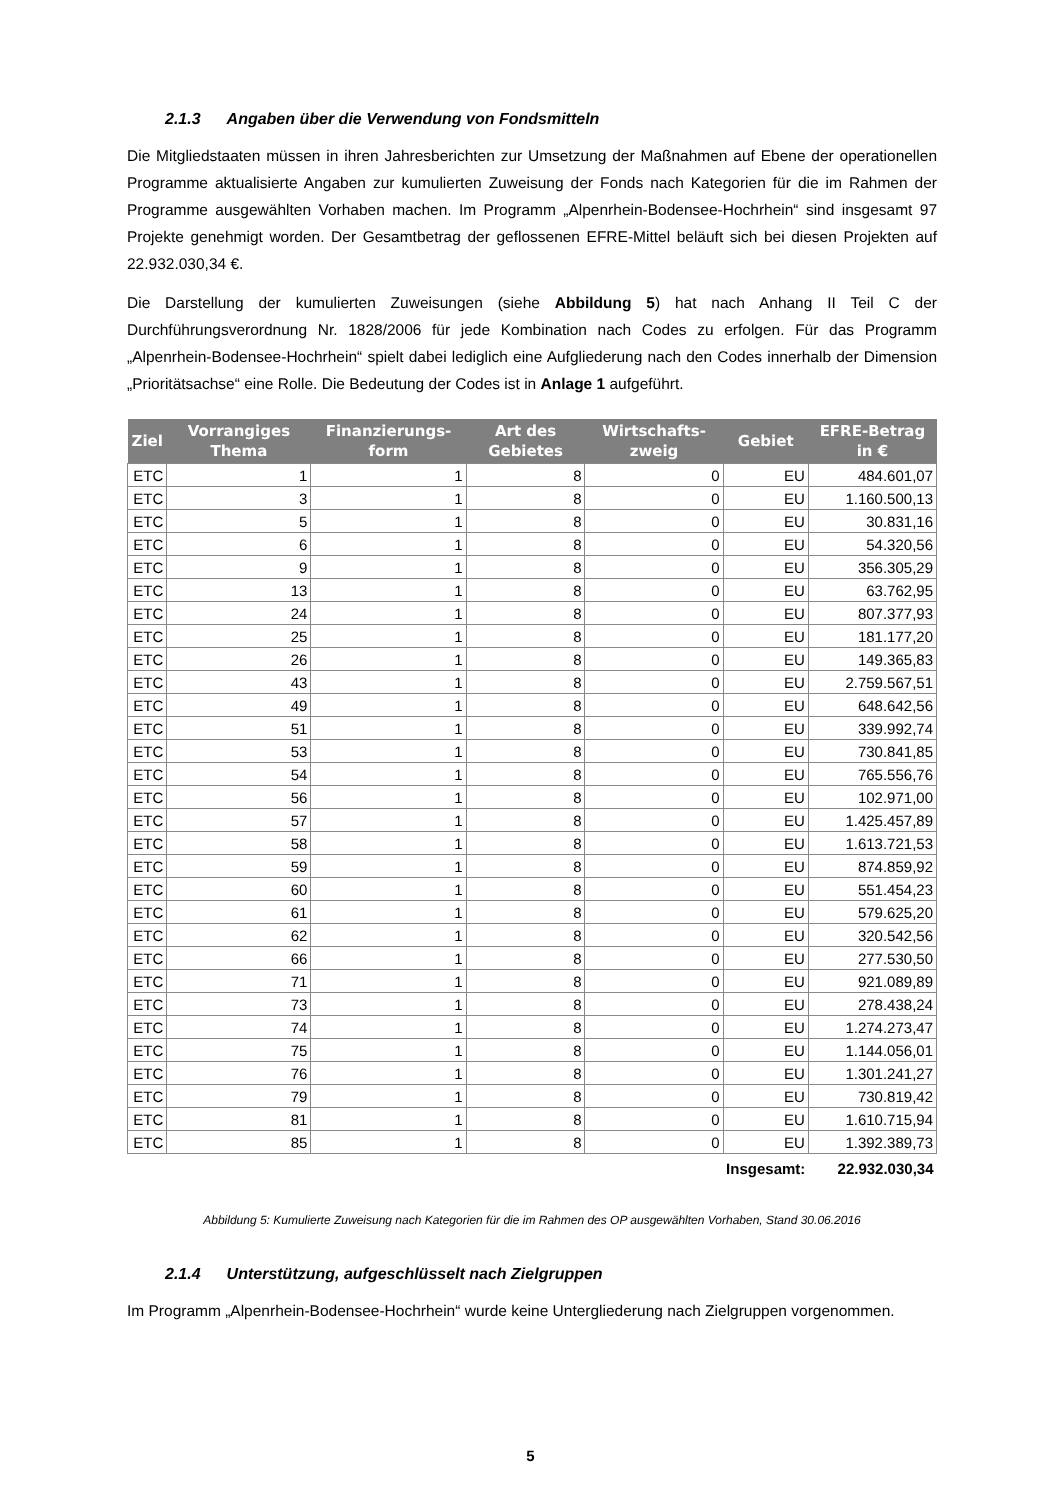2.1.3 Angaben über die Verwendung von Fondsmitteln
Die Mitgliedstaaten müssen in ihren Jahresberichten zur Umsetzung der Maßnahmen auf Ebene der operationellen Programme aktualisierte Angaben zur kumulierten Zuweisung der Fonds nach Kategorien für die im Rahmen der Programme ausgewählten Vorhaben machen. Im Programm „Alpenrhein-Bodensee-Hochrhein“ sind insgesamt 97 Projekte genehmigt worden. Der Gesamtbetrag der geflossenen EFRE-Mittel beläuft sich bei diesen Projekten auf 22.932.030,34 €.
Die Darstellung der kumulierten Zuweisungen (siehe Abbildung 5) hat nach Anhang II Teil C der Durchführungsverordnung Nr. 1828/2006 für jede Kombination nach Codes zu erfolgen. Für das Programm „Alpenrhein-Bodensee-Hochrhein“ spielt dabei lediglich eine Aufgliederung nach den Codes innerhalb der Dimension „Prioritätsachse“ eine Rolle. Die Bedeutung der Codes ist in Anlage 1 aufgeführt.
| Ziel | Vorrangiges Thema | Finanzierungs-form | Art des Gebietes | Wirtschafts-zweig | Gebiet | EFRE-Betrag in € |
| --- | --- | --- | --- | --- | --- | --- |
| ETC | 1 | 1 | 8 | 0 | EU | 484.601,07 |
| ETC | 3 | 1 | 8 | 0 | EU | 1.160.500,13 |
| ETC | 5 | 1 | 8 | 0 | EU | 30.831,16 |
| ETC | 6 | 1 | 8 | 0 | EU | 54.320,56 |
| ETC | 9 | 1 | 8 | 0 | EU | 356.305,29 |
| ETC | 13 | 1 | 8 | 0 | EU | 63.762,95 |
| ETC | 24 | 1 | 8 | 0 | EU | 807.377,93 |
| ETC | 25 | 1 | 8 | 0 | EU | 181.177,20 |
| ETC | 26 | 1 | 8 | 0 | EU | 149.365,83 |
| ETC | 43 | 1 | 8 | 0 | EU | 2.759.567,51 |
| ETC | 49 | 1 | 8 | 0 | EU | 648.642,56 |
| ETC | 51 | 1 | 8 | 0 | EU | 339.992,74 |
| ETC | 53 | 1 | 8 | 0 | EU | 730.841,85 |
| ETC | 54 | 1 | 8 | 0 | EU | 765.556,76 |
| ETC | 56 | 1 | 8 | 0 | EU | 102.971,00 |
| ETC | 57 | 1 | 8 | 0 | EU | 1.425.457,89 |
| ETC | 58 | 1 | 8 | 0 | EU | 1.613.721,53 |
| ETC | 59 | 1 | 8 | 0 | EU | 874.859,92 |
| ETC | 60 | 1 | 8 | 0 | EU | 551.454,23 |
| ETC | 61 | 1 | 8 | 0 | EU | 579.625,20 |
| ETC | 62 | 1 | 8 | 0 | EU | 320.542,56 |
| ETC | 66 | 1 | 8 | 0 | EU | 277.530,50 |
| ETC | 71 | 1 | 8 | 0 | EU | 921.089,89 |
| ETC | 73 | 1 | 8 | 0 | EU | 278.438,24 |
| ETC | 74 | 1 | 8 | 0 | EU | 1.274.273,47 |
| ETC | 75 | 1 | 8 | 0 | EU | 1.144.056,01 |
| ETC | 76 | 1 | 8 | 0 | EU | 1.301.241,27 |
| ETC | 79 | 1 | 8 | 0 | EU | 730.819,42 |
| ETC | 81 | 1 | 8 | 0 | EU | 1.610.715,94 |
| ETC | 85 | 1 | 8 | 0 | EU | 1.392.389,73 |
| | | | | | Insgesamt: | 22.932.030,34 |
Abbildung 5: Kumulierte Zuweisung nach Kategorien für die im Rahmen des OP ausgewählten Vorhaben, Stand 30.06.2016
2.1.4 Unterstützung, aufgeschlüsselt nach Zielgruppen
Im Programm „Alpenrhein-Bodensee-Hochrhein“ wurde keine Untergliederung nach Zielgruppen vorgenommen.
5